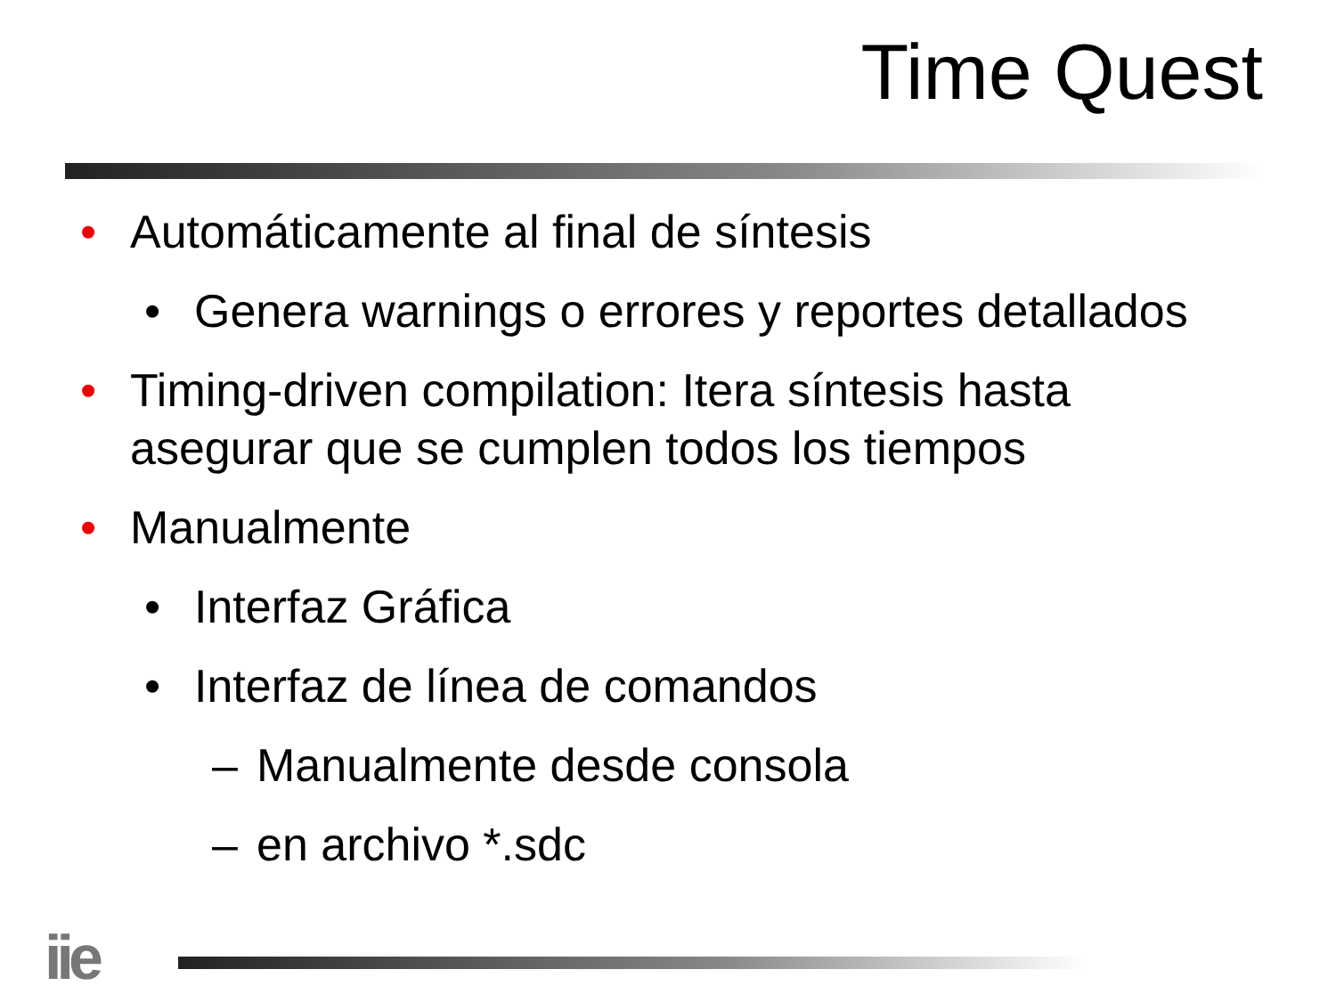Time Quest
• Automáticamente al final de síntesis
• Genera warnings o errores y reportes detallados
• Timing-driven compilation: Itera síntesis hasta asegurar que se cumplen todos los tiempos
• Manualmente
• Interfaz Gráfica
• Interfaz de línea de comandos
– Manualmente desde consola
– en archivo *.sdc
iie